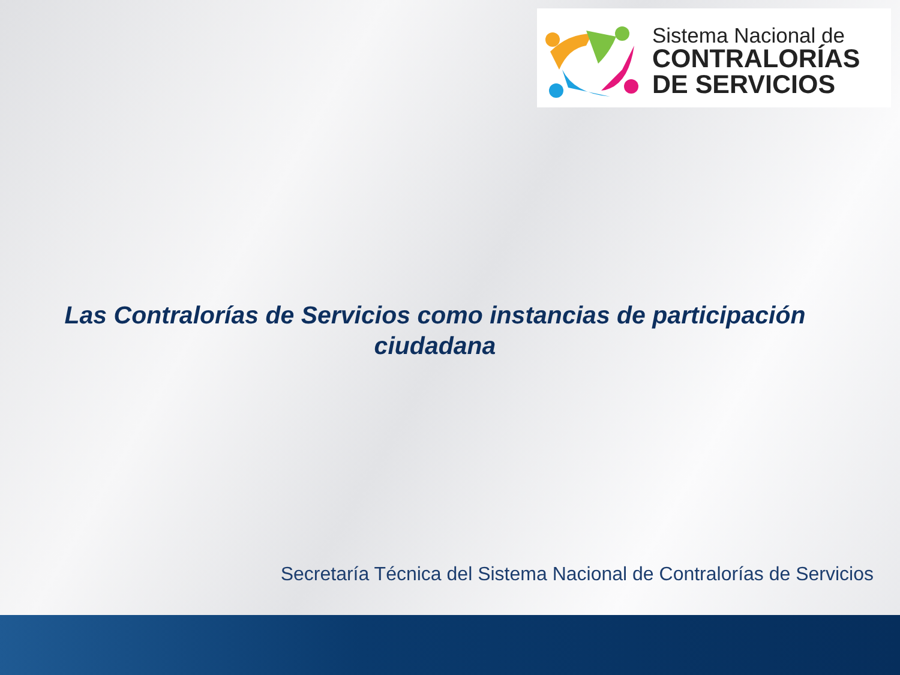Sistema Nacional de
CONTRALORÍAS
DE SERVICIOS
Las Contralorías de Servicios como instancias de participación ciudadana
Secretaría Técnica del Sistema Nacional de Contralorías de Servicios